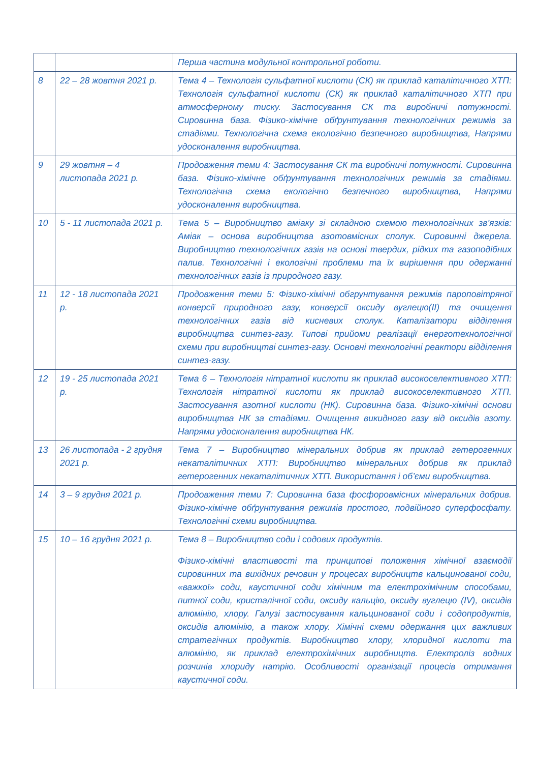| | | Перша частина модульної контрольної роботи. |
| 8 | 22 – 28 жовтня 2021 р. | Тема 4 – Технологія сульфатної кислоти (СК) як приклад каталітичного ХТП: Технологія сульфатної кислоти (СК) як приклад каталітичного ХТП при атмосферному тиску. Застосування СК та виробничі потужності. Сировинна база. Фізико-хімічне обґрунтування технологічних режимів за стадіями. Технологічна схема екологічно безпечного виробництва, Напрями удосконалення виробництва. |
| 9 | 29 жовтня – 4 листопада 2021 р. | Продовження теми 4: Застосування СК та виробничі потужності. Сировинна база. Фізико-хімічне обґрунтування технологічних режимів за стадіями. Технологічна схема екологічно безпечного виробництва, Напрями удосконалення виробництва. |
| 10 | 5 - 11 листопада 2021 р. | Тема 5 – Виробництво аміаку зі складною схемою технологічних зв’язків: Аміак – основа виробництва азотовмісних сполук. Сировинні джерела. Виробництво технологічних газів на основі твердих, рідких та газоподібних палив. Технологічні і екологічні проблеми та їх вирішення при одержанні технологічних газів із природного газу. |
| 11 | 12 - 18 листопада 2021 р. | Продовження теми 5: Фізико-хімічні обгрунтування режимів пароповітряної конверсії природного газу, конверсії оксиду вуглецю(II) та очищення технологічних газів від кисневих сполук. Каталізатори відділення виробництва синтез-газу. Типові прийоми реалізації енерготехнологічної схеми при виробництві синтез-газу. Основні технологічні реактори відділення синтез-газу. |
| 12 | 19 - 25 листопада 2021 р. | Тема 6 – Технологія нітратної кислоти як приклад високоселективного ХТП: Технологія нітратної кислоти як приклад високоселективного ХТП. Застосування азотної кислоти (НК). Сировинна база. Фізико-хімічні основи виробництва НК за стадіями. Очищення викидного газу від оксидів азоту. Напрями удосконалення виробництва НК. |
| 13 | 26 листопада - 2 грудня 2021 р. | Тема 7 – Виробництво мінеральних добрив як приклад гетерогенних некаталітичних ХТП: Виробництво мінеральних добрив як приклад гетерогенних некаталітичних ХТП. Використання і об’єми виробництва. |
| 14 | 3 – 9 грудня 2021 р. | Продовження теми 7: Сировинна база фосфоровмісних мінеральних добрив. Фізико-хімічне обґрунтування режимів простого, подвійного суперфосфату. Технологічні схеми виробництва. |
| 15 | 10 – 16 грудня 2021 р. | Тема 8 – Виробництво соди і содових продуктів. Фізико-хімічні властивості та принципові положення хімічної взаємодії сировинних та вихідних речовин у процесах виробництв кальцинованої соди, «важкої» соди, каустичної соди хімічним та електрохімічним способами, питної соди, кристалічної соди, оксиду кальцію, оксиду вуглецю (IV), оксидів алюмінію, хлору. Галузі застосування кальцинованої соди і содопродуктів, оксидів алюмінію, а також хлору. Хімічні схеми одержання цих важливих стратегічних продуктів. Виробництво хлору, хлоридної кислоти та алюмінію, як приклад електрохімічних виробництв. Електроліз водних розчинів хлориду натрію. Особливості організації процесів отримання каустичної соди. |